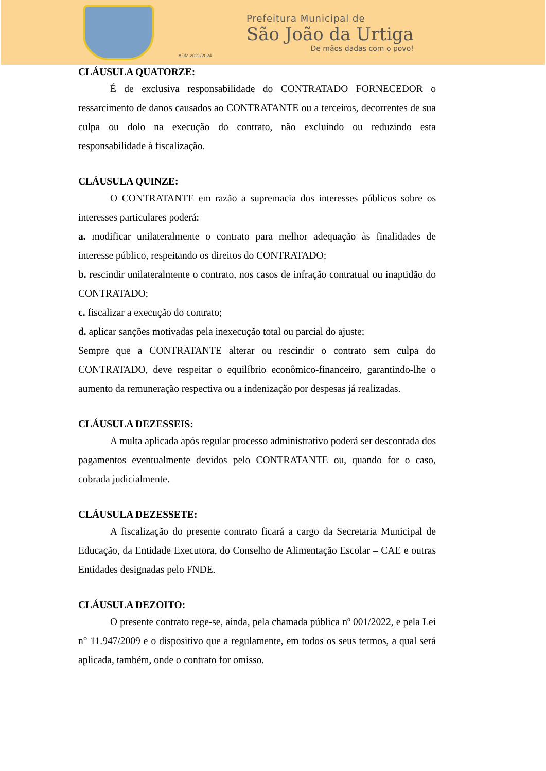ADM 2021/2024
Prefeitura Municipal de
São João da Urtiga
De mãos dadas com o povo!
CLÁUSULA QUATORZE:
É de exclusiva responsabilidade do CONTRATADO FORNECEDOR o ressarcimento de danos causados ao CONTRATANTE ou a terceiros, decorrentes de sua culpa ou dolo na execução do contrato, não excluindo ou reduzindo esta responsabilidade à fiscalização.
CLÁUSULA QUINZE:
O CONTRATANTE em razão a supremacia dos interesses públicos sobre os interesses particulares poderá:
a. modificar unilateralmente o contrato para melhor adequação às finalidades de interesse público, respeitando os direitos do CONTRATADO;
b. rescindir unilateralmente o contrato, nos casos de infração contratual ou inaptidão do CONTRATADO;
c. fiscalizar a execução do contrato;
d. aplicar sanções motivadas pela inexecução total ou parcial do ajuste;
Sempre que a CONTRATANTE alterar ou rescindir o contrato sem culpa do CONTRATADO, deve respeitar o equilíbrio econômico-financeiro, garantindo-lhe o aumento da remuneração respectiva ou a indenização por despesas já realizadas.
CLÁUSULA DEZESSEIS:
A multa aplicada após regular processo administrativo poderá ser descontada dos pagamentos eventualmente devidos pelo CONTRATANTE ou, quando for o caso, cobrada judicialmente.
CLÁUSULA DEZESSETE:
A fiscalização do presente contrato ficará a cargo da Secretaria Municipal de Educação, da Entidade Executora, do Conselho de Alimentação Escolar – CAE e outras Entidades designadas pelo FNDE.
CLÁUSULA DEZOITO:
O presente contrato rege-se, ainda, pela chamada pública nº 001/2022, e pela Lei n° 11.947/2009 e o dispositivo que a regulamente, em todos os seus termos, a qual será aplicada, também, onde o contrato for omisso.